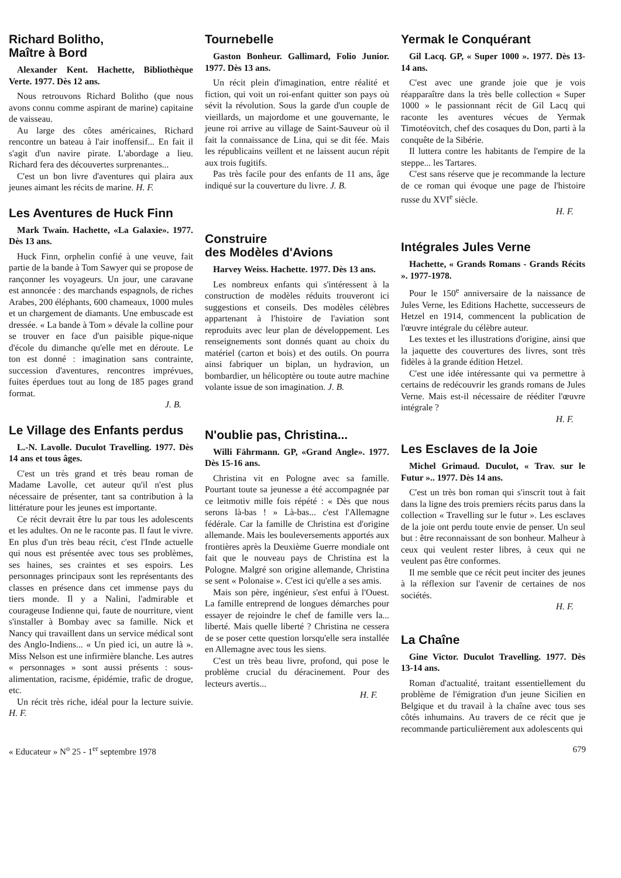Richard Bolitho,
Maître à Bord
Alexander Kent. Hachette, Bibliothèque Verte. 1977. Dès 12 ans.
Nous retrouvons Richard Bolitho (que nous avons connu comme aspirant de marine) capitaine de vaisseau.
Au large des côtes américaines, Richard rencontre un bateau à l'air inoffensif... En fait il s'agit d'un navire pirate. L'abordage a lieu. Richard fera des découvertes surprenantes...
C'est un bon livre d'aventures qui plaira aux jeunes aimant les récits de marine. H. F.
Les Aventures de Huck Finn
Mark Twain. Hachette, «La Galaxie». 1977. Dès 13 ans.
Huck Finn, orphelin confié à une veuve, fait partie de la bande à Tom Sawyer qui se propose de rançonner les voyageurs. Un jour, une caravane est annoncée : des marchands espagnols, de riches Arabes, 200 éléphants, 600 chameaux, 1000 mules et un chargement de diamants. Une embuscade est dressée. « La bande à Tom » dévale la colline pour se trouver en face d'un paisible pique-nique d'école du dimanche qu'elle met en déroute. Le ton est donné : imagination sans contrainte, succession d'aventures, rencontres imprévues, fuites éperdues tout au long de 185 pages grand format.
J. B.
Le Village des Enfants perdus
L.-N. Lavolle. Duculot Travelling. 1977. Dès 14 ans et tous âges.
C'est un très grand et très beau roman de Madame Lavolle, cet auteur qu'il n'est plus nécessaire de présenter, tant sa contribution à la littérature pour les jeunes est importante.
Ce récit devrait être lu par tous les adolescents et les adultes. On ne le raconte pas. Il faut le vivre. En plus d'un très beau récit, c'est l'Inde actuelle qui nous est présentée avec tous ses problèmes, ses haines, ses craintes et ses espoirs. Les personnages principaux sont les représentants des classes en présence dans cet immense pays du tiers monde. Il y a Nalini, l'admirable et courageuse Indienne qui, faute de nourriture, vient s'installer à Bombay avec sa famille. Nick et Nancy qui travaillent dans un service médical sont des Anglo-Indiens... « Un pied ici, un autre là ». Miss Nelson est une infirmière blanche. Les autres « personnages » sont aussi présents : sous-alimentation, racisme, épidémie, trafic de drogue, etc.
Un récit très riche, idéal pour la lecture suivie. H. F.
Tournebelle
Gaston Bonheur. Gallimard, Folio Junior. 1977. Dès 13 ans.
Un récit plein d'imagination, entre réalité et fiction, qui voit un roi-enfant quitter son pays où sévit la révolution. Sous la garde d'un couple de vieillards, un majordome et une gouvernante, le jeune roi arrive au village de Saint-Sauveur où il fait la connaissance de Lina, qui se dit fée. Mais les républicains veillent et ne laissent aucun répit aux trois fugitifs.
Pas très facile pour des enfants de 11 ans, âge indiqué sur la couverture du livre. J. B.
Construire
des Modèles d'Avions
Harvey Weiss. Hachette. 1977. Dès 13 ans.
Les nombreux enfants qui s'intéressent à la construction de modèles réduits trouveront ici suggestions et conseils. Des modèles célèbres appartenant à l'histoire de l'aviation sont reproduits avec leur plan de développement. Les renseignements sont donnés quant au choix du matériel (carton et bois) et des outils. On pourra ainsi fabriquer un biplan, un hydravion, un bombardier, un hélicoptère ou toute autre machine volante issue de son imagination. J. B.
N'oublie pas, Christina...
Willi Fährmann. GP, «Grand Angle». 1977. Dès 15-16 ans.
Christina vit en Pologne avec sa famille. Pourtant toute sa jeunesse a été accompagnée par ce leitmotiv mille fois répété : « Dès que nous serons là-bas ! » Là-bas... c'est l'Allemagne fédérale. Car la famille de Christina est d'origine allemande. Mais les bouleversements apportés aux frontières après la Deuxième Guerre mondiale ont fait que le nouveau pays de Christina est la Pologne. Malgré son origine allemande, Christina se sent « Polonaise ». C'est ici qu'elle a ses amis.
Mais son père, ingénieur, s'est enfui à l'Ouest. La famille entreprend de longues démarches pour essayer de rejoindre le chef de famille vers la... liberté. Mais quelle liberté ? Christina ne cessera de se poser cette question lorsqu'elle sera installée en Allemagne avec tous les siens.
C'est un très beau livre, profond, qui pose le problème crucial du déracinement. Pour des lecteurs avertis...
H. F.
Yermak le Conquérant
Gil Lacq. GP, « Super 1000 ». 1977. Dès 13-14 ans.
C'est avec une grande joie que je vois réapparaître dans la très belle collection « Super 1000 » le passionnant récit de Gil Lacq qui raconte les aventures vécues de Yermak Timotéovitch, chef des cosaques du Don, parti à la conquête de la Sibérie.
Il luttera contre les habitants de l'empire de la steppe... les Tartares.
C'est sans réserve que je recommande la lecture de ce roman qui évoque une page de l'histoire russe du XVI<sup>e</sup> siècle.
H. F.
Intégrales Jules Verne
Hachette, « Grands Romans - Grands Récits ». 1977-1978.
Pour le 150<sup>e</sup> anniversaire de la naissance de Jules Verne, les Editions Hachette, successeurs de Hetzel en 1914, commencent la publication de l'œuvre intégrale du célèbre auteur.
Les textes et les illustrations d'origine, ainsi que la jaquette des couvertures des livres, sont très fidèles à la grande édition Hetzel.
C'est une idée intéressante qui va permettre à certains de redécouvrir les grands romans de Jules Verne. Mais est-il nécessaire de rééditer l'œuvre intégrale ?
H. F.
Les Esclaves de la Joie
Michel Grimaud. Duculot, « Trav. sur le Futur ».. 1977. Dès 14 ans.
C'est un très bon roman qui s'inscrit tout à fait dans la ligne des trois premiers récits parus dans la collection « Travelling sur le futur ». Les esclaves de la joie ont perdu toute envie de penser. Un seul but : être reconnaissant de son bonheur. Malheur à ceux qui veulent rester libres, à ceux qui ne veulent pas être conformes.
Il me semble que ce récit peut inciter des jeunes à la réflexion sur l'avenir de certaines de nos sociétés.
H. F.
La Chaîne
Gine Victor. Duculot Travelling. 1977. Dès 13-14 ans.
Roman d'actualité, traitant essentiellement du problème de l'émigration d'un jeune Sicilien en Belgique et du travail à la chaîne avec tous ses côtés inhumains. Au travers de ce récit que je recommande particulièrement aux adolescents qui
« Educateur » N<sup>o</sup> 25 - 1<sup>er</sup> septembre 1978 679